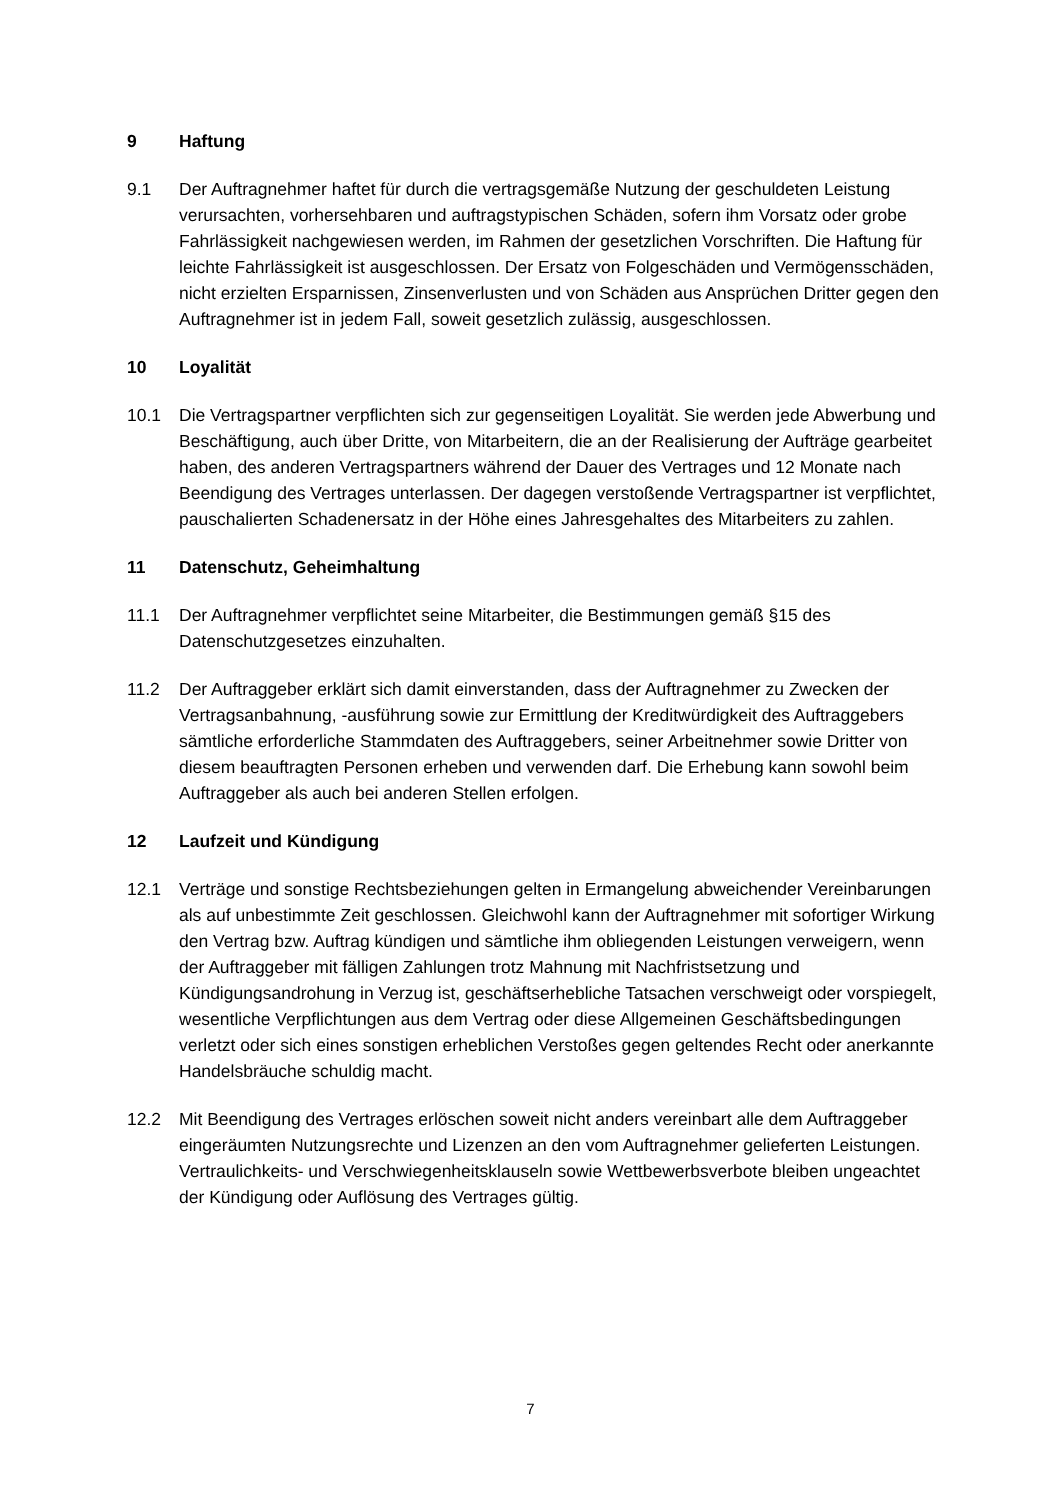9 Haftung
9.1 Der Auftragnehmer haftet für durch die vertragsgemäße Nutzung der geschuldeten Leistung verursachten, vorhersehbaren und auftragstypischen Schäden, sofern ihm Vorsatz oder grobe Fahrlässigkeit nachgewiesen werden, im Rahmen der gesetzlichen Vorschriften. Die Haftung für leichte Fahrlässigkeit ist ausgeschlossen. Der Ersatz von Folgeschäden und Vermögensschäden, nicht erzielten Ersparnissen, Zinsenverlusten und von Schäden aus Ansprüchen Dritter gegen den Auftragnehmer ist in jedem Fall, soweit gesetzlich zulässig, ausgeschlossen.
10 Loyalität
10.1 Die Vertragspartner verpflichten sich zur gegenseitigen Loyalität. Sie werden jede Abwerbung und Beschäftigung, auch über Dritte, von Mitarbeitern, die an der Realisierung der Aufträge gearbeitet haben, des anderen Vertragspartners während der Dauer des Vertrages und 12 Monate nach Beendigung des Vertrages unterlassen. Der dagegen verstoßende Vertragspartner ist verpflichtet, pauschalierten Schadenersatz in der Höhe eines Jahresgehaltes des Mitarbeiters zu zahlen.
11 Datenschutz, Geheimhaltung
11.1 Der Auftragnehmer verpflichtet seine Mitarbeiter, die Bestimmungen gemäß §15 des Datenschutzgesetzes einzuhalten.
11.2 Der Auftraggeber erklärt sich damit einverstanden, dass der Auftragnehmer zu Zwecken der Vertragsanbahnung, -ausführung sowie zur Ermittlung der Kreditwürdigkeit des Auftraggebers sämtliche erforderliche Stammdaten des Auftraggebers, seiner Arbeitnehmer sowie Dritter von diesem beauftragten Personen erheben und verwenden darf. Die Erhebung kann sowohl beim Auftraggeber als auch bei anderen Stellen erfolgen.
12 Laufzeit und Kündigung
12.1 Verträge und sonstige Rechtsbeziehungen gelten in Ermangelung abweichender Vereinbarungen als auf unbestimmte Zeit geschlossen. Gleichwohl kann der Auftragnehmer mit sofortiger Wirkung den Vertrag bzw. Auftrag kündigen und sämtliche ihm obliegenden Leistungen verweigern, wenn der Auftraggeber mit fälligen Zahlungen trotz Mahnung mit Nachfristsetzung und Kündigungsandrohung in Verzug ist, geschäftserhebliche Tatsachen verschweigt oder vorspiegelt, wesentliche Verpflichtungen aus dem Vertrag oder diese Allgemeinen Geschäftsbedingungen verletzt oder sich eines sonstigen erheblichen Verstoßes gegen geltendes Recht oder anerkannte Handelsbräuche schuldig macht.
12.2 Mit Beendigung des Vertrages erlöschen soweit nicht anders vereinbart alle dem Auftraggeber eingeräumten Nutzungsrechte und Lizenzen an den vom Auftragnehmer gelieferten Leistungen. Vertraulichkeits- und Verschwiegenheitsklauseln sowie Wettbewerbsverbote bleiben ungeachtet der Kündigung oder Auflösung des Vertrages gültig.
7